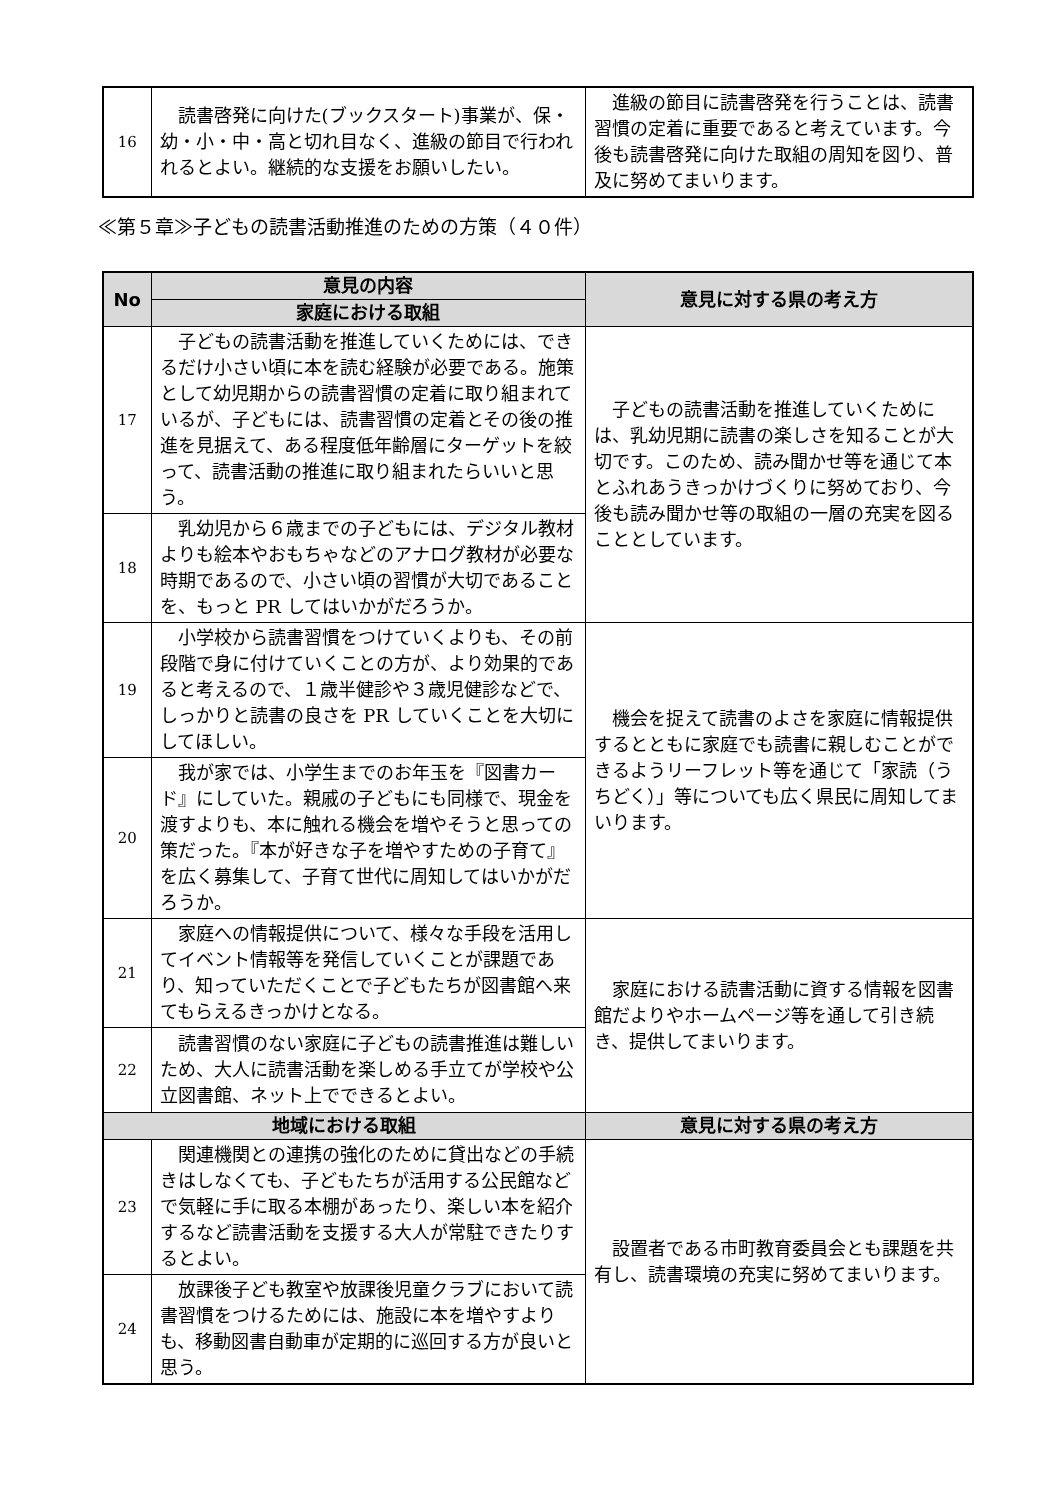| 16 | 読書啓発に向けた(ブックスタート)事業が、保・幼・小・中・高と切れ目なく、進級の節目で行われれるとよい。継続的な支援をお願いしたい。 | 進級の節目に読書啓発を行うことは、読書習慣の定着に重要であると考えています。今後も読書啓発に向けた取組の周知を図り、普及に努めてまいります。 |
≪第５章≫子どもの読書活動推進のための方策（４０件）
| No | 意見の内容 | 意見に対する県の考え方 |
| --- | --- | --- |
| | 家庭における取組 | |
| 17 | 子どもの読書活動を推進していくためには、できるだけ小さい頃に本を読む経験が必要である。施策として幼児期からの読書習慣の定着に取り組まれているが、子どもには、読書習慣の定着とその後の推進を見据えて、ある程度低年齢層にターゲットを絞って、読書活動の推進に取り組まれたらいいと思う。 | 子どもの読書活動を推進していくためには、乳幼児期に読書の楽しさを知ることが大切です。このため、読み聞かせ等を通じて本とふれあうきっかけづくりに努めており、今後も読み聞かせ等の取組の一層の充実を図ることとしています。 |
| 18 | 乳幼児から６歳までの子どもには、デジタル教材よりも絵本やおもちゃなどのアナログ教材が必要な時期であるので、小さい頃の習慣が大切であることを、もっと PR してはいかがだろうか。 | |
| 19 | 小学校から読書習慣をつけていくよりも、その前段階で身に付けていくことの方が、より効果的であると考えるので、１歳半健診や３歳児健診などで、しっかりと読書の良さを PR していくことを大切にしてほしい。 | 機会を捉えて読書のよさを家庭に情報提供するとともに家庭でも読書に親しむことができるようリーフレット等を通じて「家読（うちどく）」等についても広く県民に周知してまいります。 |
| 20 | 我が家では、小学生までのお年玉を『図書カード』にしていた。親戚の子どもにも同様で、現金を渡すよりも、本に触れる機会を増やそうと思っての策だった。『本が好きな子を増やすための子育て』を広く募集して、子育て世代に周知してはいかがだろうか。 | |
| 21 | 家庭への情報提供について、様々な手段を活用してイベント情報等を発信していくことが課題であり、知っていただくことで子どもたちが図書館へ来てもらえるきっかけとなる。 | 家庭における読書活動に資する情報を図書館だよりやホームページ等を通して引き続き、提供してまいります。 |
| 22 | 読書習慣のない家庭に子どもの読書推進は難しいため、大人に読書活動を楽しめる手立てが学校や公立図書館、ネット上でできるとよい。 | |
| 地域における取組 | | 意見に対する県の考え方 |
| 23 | 関連機関との連携の強化のために貸出などの手続きはしなくても、子どもたちが活用する公民館などで気軽に手に取る本棚があったり、楽しい本を紹介するなど読書活動を支援する大人が常駐できたりするとよい。 | 設置者である市町教育委員会とも課題を共有し、読書環境の充実に努めてまいります。 |
| 24 | 放課後子ども教室や放課後児童クラブにおいて読書習慣をつけるためには、施設に本を増やすよりも、移動図書自動車が定期的に巡回する方が良いと思う。 | |